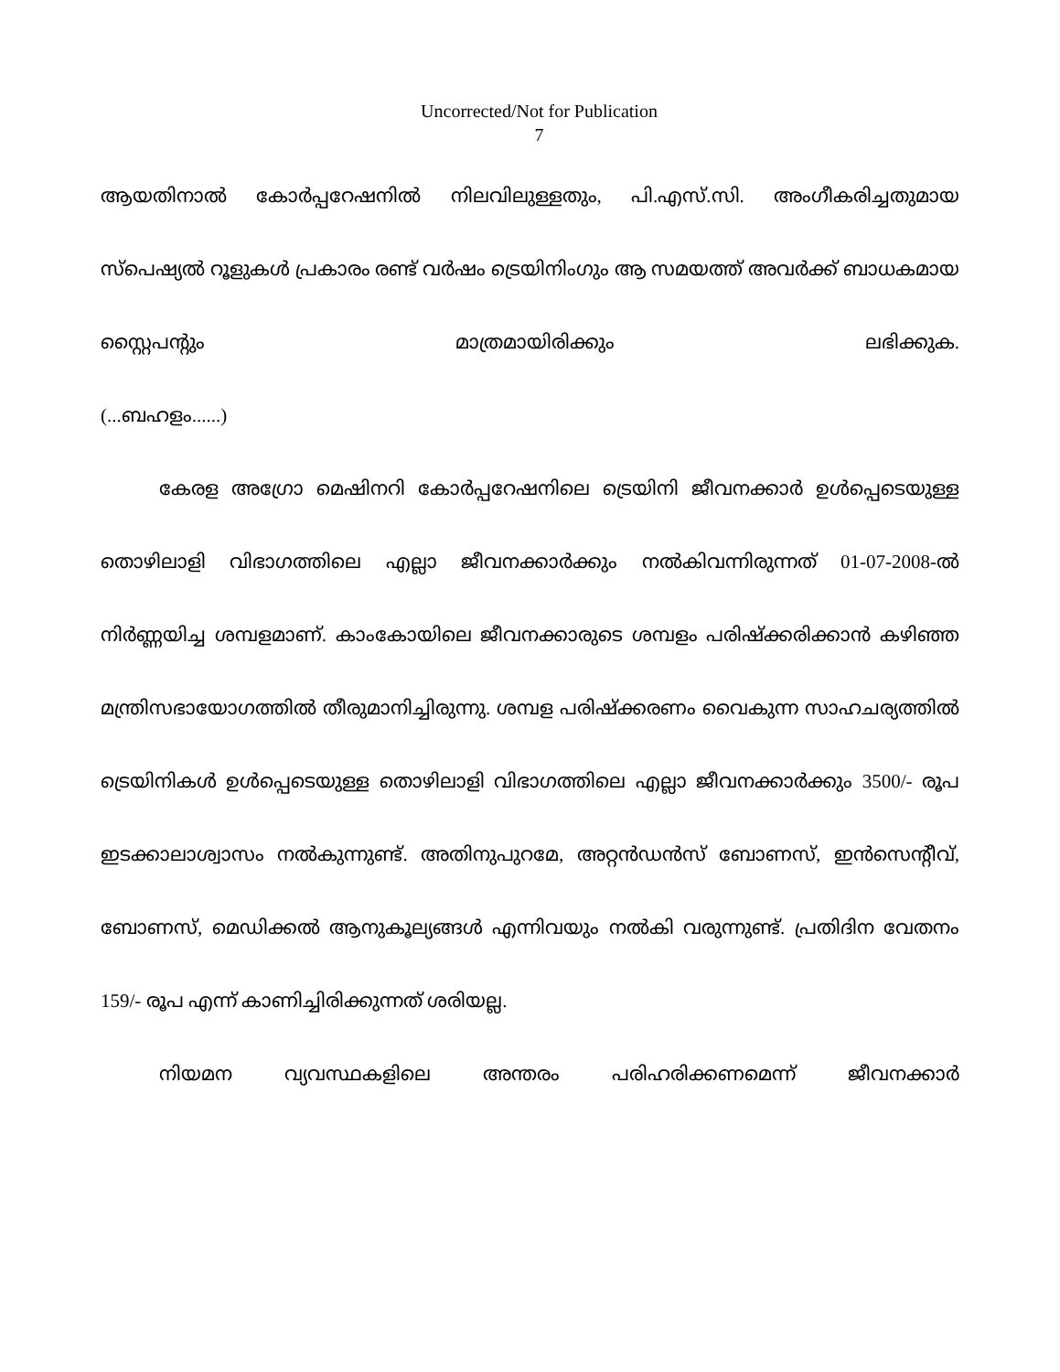Uncorrected/Not for Publication
7
ആയതിനാൽ കോർപ്പറേഷനിൽ നിലവിലുള്ളതും, പി.എസ്.സി. അംഗീകരിച്ചതുമായ സ്പെഷ്യൽ റൂളുകൾ പ്രകാരം രണ്ട് വർഷം ട്രെയിനിംഗും ആ സമയത്ത് അവർക്ക് ബാധകമായ സ്റ്റൈപന്റും മാത്രമായിരിക്കും ലഭിക്കുക.
(...ബഹളം......)
കേരള അഗ്രോ മെഷിനറി കോർപ്പറേഷനിലെ ട്രെയിനി ജീവനക്കാർ ഉൾപ്പെടെയുള്ള തൊഴിലാളി വിഭാഗത്തിലെ എല്ലാ ജീവനക്കാർക്കും നൽകിവന്നിരുന്നത് 01-07-2008-ൽ നിർണ്ണയിച്ച ശമ്പളമാണ്. കാംകോയിലെ ജീവനക്കാരുടെ ശമ്പളം പരിഷ്ക്കരിക്കാൻ കഴിഞ്ഞ മന്ത്രിസഭായോഗത്തിൽ തീരുമാനിച്ചിരുന്നു. ശമ്പള പരിഷ്ക്കരണം വൈകുന്ന സാഹചര്യത്തിൽ ട്രെയിനികൾ ഉൾപ്പെടെയുള്ള തൊഴിലാളി വിഭാഗത്തിലെ എല്ലാ ജീവനക്കാർക്കും 3500/- രൂപ ഇടക്കാലാശ്വാസം നൽകുന്നുണ്ട്. അതിനുപുറമേ, അറ്റൻഡൻസ് ബോണസ്, ഇൻസെന്റീവ്, ബോണസ്, മെഡിക്കൽ ആനുകൂല്യങ്ങൾ എന്നിവയും നൽകി വരുന്നുണ്ട്. പ്രതിദിന വേതനം 159/- രൂപ എന്ന് കാണിച്ചിരിക്കുന്നത് ശരിയല്ല.
നിയമന വ്യവസ്ഥകളിലെ അന്തരം പരിഹരിക്കണമെന്ന് ജീവനക്കാർ